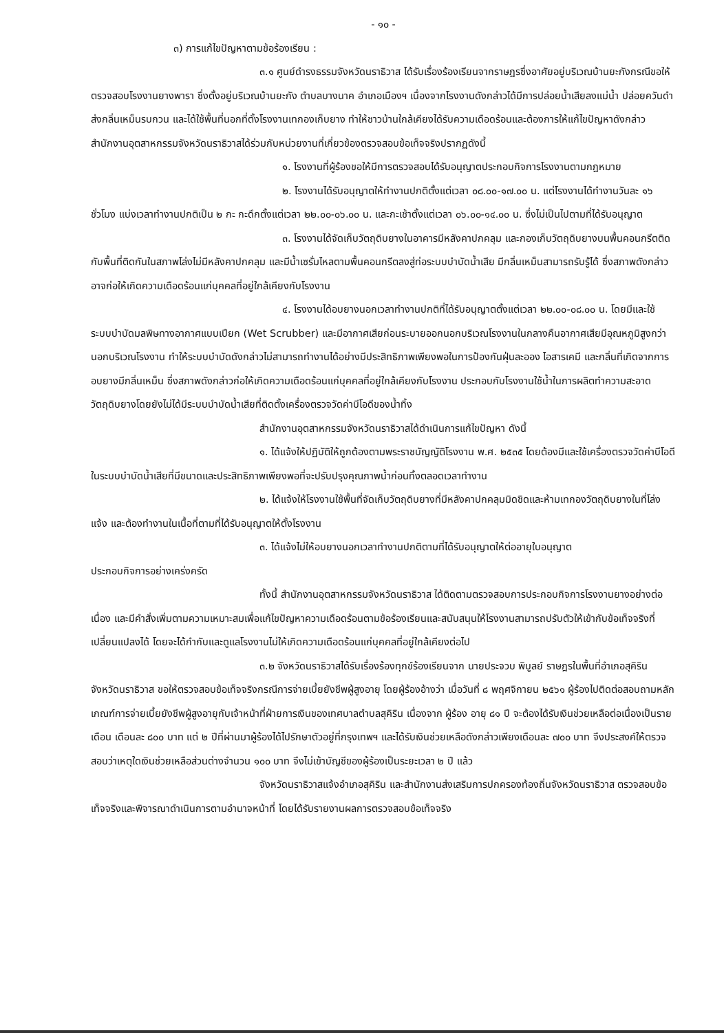- ๑๐ -
๓) การแก้ไขปัญหาตามข้อร้องเรียน :
๓.๑ ศูนย์ดำรงธรรมจังหวัดนราธิวาส ได้รับเรื่องร้องเรียนจากราษฎรซึ่งอาศัยอยู่บริเวณบ้านยะกังกรณีขอให้ตรวจสอบโรงงานยางพารา ซึ่งตั้งอยู่บริเวณบ้านยะกัง ตำบลบางนาค อำเภอเมืองฯ เนื่องจากโรงงานดังกล่าวได้มีการปล่อยน้ำเสียลงแม่น้ำ ปล่อยควันดำ ส่งกลิ่นเหม็นรบกวน และได้ใช้พื้นที่นอกที่ตั้งโรงงานเทกองเก็บยาง ทำให้ชาวบ้านใกล้เคียงได้รับความเดือดร้อนและต้องการให้แก้ไขปัญหาดังกล่าว สำนักงานอุตสาหกรรมจังหวัดนราธิวาสได้ร่วมกับหน่วยงานที่เกี่ยวข้องตรวจสอบข้อเท็จจริงปรากฏดังนี้
๑. โรงงานที่ผู้ร้องขอให้มีการตรวจสอบได้รับอนุญาตประกอบกิจการโรงงานตามกฎหมาย
๒. โรงงานได้รับอนุญาตให้ทำงานปกติตั้งแต่เวลา ๐๘.๐๐-๑๗.๐๐ น. แต่โรงงานได้ทำงานวันละ ๑๖ ชั่วโมง แบ่งเวลาทำงานปกติเป็น ๒ กะ กะดึกตั้งแต่เวลา ๒๒.๐๐-๐๖.๐๐ น. และกะเช้าตั้งแต่เวลา ๐๖.๐๐-๑๔.๐๐ น. ซึ่งไม่เป็นไปตามที่ได้รับอนุญาต
๓. โรงงานได้จัดเก็บวัตถุดิบยางในอาคารมีหลังคาปกคลุม และกองเก็บวัตถุดิบยางบนพื้นคอนกรีตติดกับพื้นที่ติดกันในสภาพโล่งไม่มีหลังคาปกคลุม และมีน้ำเซรั่มไหลตามพื้นคอนกรีตลงสู่ท่อระบบบำบัดน้ำเสีย มีกลิ่นเหม็นสามารถรับรู้ได้ ซึ่งสภาพดังกล่าวอาจก่อให้เกิดความเดือดร้อนแก่บุคคลที่อยู่ใกล้เคียงกับโรงงาน
๔. โรงงานได้อบยางนอกเวลาทำงานปกติที่ได้รับอนุญาตตั้งแต่เวลา ๒๒.๐๐-๐๘.๐๐ น. โดยมีและใช้ระบบบำบัดมลพิษทางอากาศแบบเปียก (Wet Scrubber) และมีอากาศเสียก่อนระบายออกนอกบริเวณโรงงานในกลางคืนอากาศเสียมีอุณหภูมิสูงกว่านอกบริเวณโรงงาน ทำให้ระบบบำบัดดังกล่าวไม่สามารถทำงานได้อย่างมีประสิทธิภาพเพียงพอในการป้องกันฝุ่นละออง ไอสารเคมี และกลิ่นที่เกิดจากการอบยางมีกลิ่นเหม็น ซึ่งสภาพดังกล่าวก่อให้เกิดความเดือดร้อนแก่บุคคลที่อยู่ใกล้เคียงกับโรงงาน ประกอบกับโรงงานใช้น้ำในการผลิตทำความสะอาดวัตถุดิบยางโดยยังไม่ได้มีระบบบำบัดน้ำเสียที่ติดตั้งเครื่องตรวจวัดค่าบีโอดีของน้ำทิ้ง
สำนักงานอุตสาหกรรมจังหวัดนราธิวาสได้ดำเนินการแก้ไขปัญหา ดังนี้
๑. ได้แจ้งให้ปฏิบัติให้ถูกต้องตามพระราชบัญญัติโรงงาน พ.ศ. ๒๕๓๕ โดยต้องมีและใช้เครื่องตรวจวัดค่าบีโอดีในระบบบำบัดน้ำเสียที่มีขนาดและประสิทธิภาพเพียงพอที่จะปรับปรุงคุณภาพน้ำก่อนทิ้งตลอดเวลาทำงาน
๒. ได้แจ้งให้โรงงานใช้พื้นที่จัดเก็บวัตถุดิบยางที่มีหลังคาปกคลุมมิดชิดและห้ามเทกองวัตถุดิบยางในที่โล่งแจ้ง และต้องทำงานในเนื้อที่ตามที่ได้รับอนุญาตให้ตั้งโรงงาน
๓. ได้แจ้งไม่ให้อบยางนอกเวลาทำงานปกติตามที่ได้รับอนุญาตให้ต่ออายุใบอนุญาต
ประกอบกิจการอย่างเคร่งครัด
ทั้งนี้ สำนักงานอุตสาหกรรมจังหวัดนราธิวาส ได้ติดตามตรวจสอบการประกอบกิจการโรงงานยางอย่างต่อเนื่อง และมีคำสั่งเพิ่มตามความเหมาะสมเพื่อแก้ไขปัญหาความเดือดร้อนตามข้อร้องเรียนและสนับสนุนให้โรงงานสามารถปรับตัวให้เข้ากับข้อเท็จจริงที่เปลี่ยนแปลงได้ โดยจะได้กำกับและดูแลโรงงานไม่ให้เกิดความเดือดร้อนแก่บุคคลที่อยู่ใกล้เคียงต่อไป
๓.๒ จังหวัดนราธิวาสได้รับเรื่องร้องทุกข์ร้องเรียนจาก นายประจวบ พิบูลย์ ราษฎรในพื้นที่อำเภอสุคิริน จังหวัดนราธิวาส ขอให้ตรวจสอบข้อเท็จจริงกรณีการจ่ายเบี้ยยังชีพผู้สูงอายุ โดยผู้ร้องอ้างว่า เมื่อวันที่ ๘ พฤศจิกายน ๒๕๖๑ ผู้ร้องไปติดต่อสอบถามหลักเกณฑ์การจ่ายเบี้ยยังชีพผู้สูงอายุกับเจ้าหน้าที่ฝ่ายการเงินของเทศบาลตำบลสุคิริน เนื่องจาก ผู้ร้อง อายุ ๘๑ ปี จะต้องได้รับเงินช่วยเหลือต่อเนื่องเป็นรายเดือน เดือนละ ๘๐๐ บาท แต่ ๒ ปีที่ผ่านมาผู้ร้องได้ไปรักษาตัวอยู่ที่กรุงเทพฯ และได้รับเงินช่วยเหลือดังกล่าวเพียงเดือนละ ๗๐๐ บาท จึงประสงค์ให้ตรวจสอบว่าเหตุใดเงินช่วยเหลือส่วนต่างจำนวน ๑๐๐ บาท จึงไม่เข้าบัญชีของผู้ร้องเป็นระยะเวลา ๒ ปี แล้ว
จังหวัดนราธิวาสแจ้งอำเภอสุคิริน และสำนักงานส่งเสริมการปกครองท้องถิ่นจังหวัดนราธิวาส ตรวจสอบข้อเท็จจริงและพิจารณาดำเนินการตามอำนาจหน้าที่ โดยได้รับรายงานผลการตรวจสอบข้อเท็จจริง